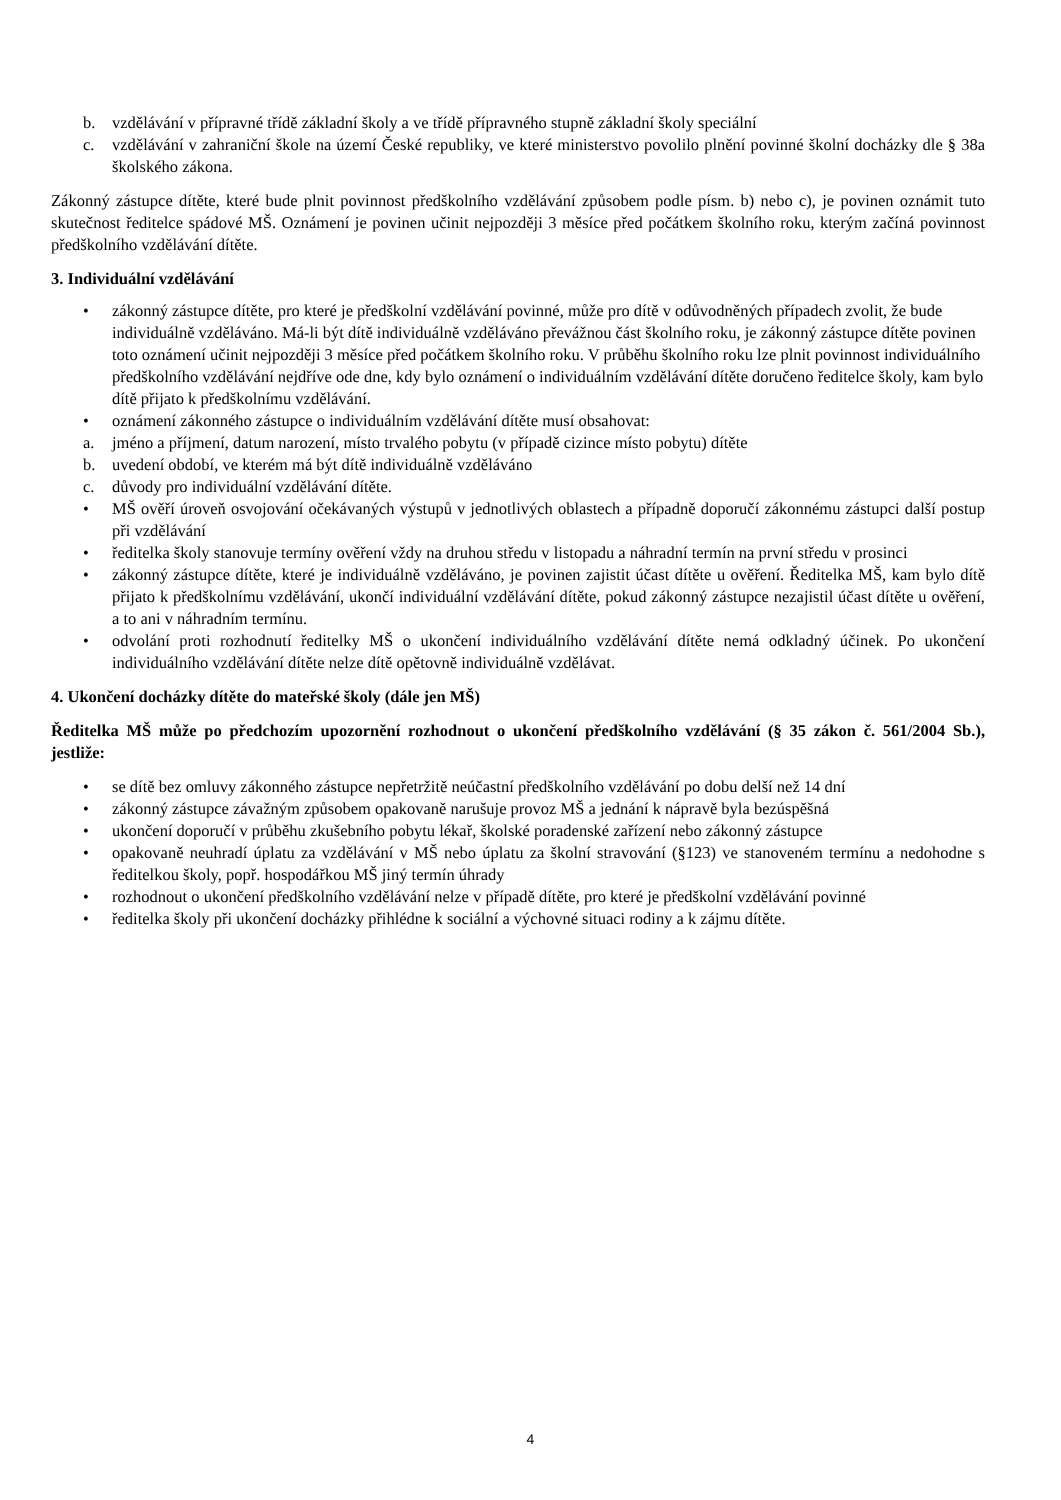b. vzdělávání v přípravné třídě základní školy a ve třídě přípravného stupně základní školy speciální
c. vzdělávání v zahraniční škole na území České republiky, ve které ministerstvo povolilo plnění povinné školní docházky dle § 38a školského zákona.
Zákonný zástupce dítěte, které bude plnit povinnost předškolního vzdělávání způsobem podle písm. b) nebo c), je povinen oznámit tuto skutečnost ředitelce spádové MŠ. Oznámení je povinen učinit nejpozději 3 měsíce před počátkem školního roku, kterým začíná povinnost předškolního vzdělávání dítěte.
3. Individuální vzdělávání
• zákonný zástupce dítěte, pro které je předškolní vzdělávání povinné, může pro dítě v odůvodněných případech zvolit, že bude individuálně vzděláváno. Má-li být dítě individuálně vzděláváno převážnou část školního roku, je zákonný zástupce dítěte povinen toto oznámení učinit nejpozději 3 měsíce před počátkem školního roku. V průběhu školního roku lze plnit povinnost individuálního předškolního vzdělávání nejdříve ode dne, kdy bylo oznámení o individuálním vzdělávání dítěte doručeno ředitelce školy, kam bylo dítě přijato k předškolnímu vzdělávání.
• oznámení zákonného zástupce o individuálním vzdělávání dítěte musí obsahovat:
a. jméno a příjmení, datum narození, místo trvalého pobytu (v případě cizince místo pobytu) dítěte
b. uvedení období, ve kterém má být dítě individuálně vzděláváno
c. důvody pro individuální vzdělávání dítěte.
• MŠ ověří úroveň osvojování očekávaných výstupů v jednotlivých oblastech a případně doporučí zákonnému zástupci další postup při vzdělávání
• ředitelka školy stanovuje termíny ověření vždy na druhou středu v listopadu a náhradní termín na první středu v prosinci
• zákonný zástupce dítěte, které je individuálně vzděláváno, je povinen zajistit účast dítěte u ověření. Ředitelka MŠ, kam bylo dítě přijato k předškolnímu vzdělávání, ukončí individuální vzdělávání dítěte, pokud zákonný zástupce nezajistil účast dítěte u ověření, a to ani v náhradním termínu.
• odvolání proti rozhodnutí ředitelky MŠ o ukončení individuálního vzdělávání dítěte nemá odkladný účinek. Po ukončení individuálního vzdělávání dítěte nelze dítě opětovně individuálně vzdělávat.
4. Ukončení docházky dítěte do mateřské školy (dále jen MŠ)
Ředitelka MŠ může po předchozím upozornění rozhodnout o ukončení předškolního vzdělávání (§ 35 zákon č. 561/2004 Sb.), jestliže:
• se dítě bez omluvy zákonného zástupce nepřetržitě neúčastní předškolního vzdělávání po dobu delší než 14 dní
• zákonný zástupce závažným způsobem opakovaně narušuje provoz MŠ a jednání k nápravě byla bezúspěšná
• ukončení doporučí v průběhu zkušebního pobytu lékař, školské poradenské zařízení nebo zákonný zástupce
• opakovaně neuhradí úplatu za vzdělávání v MŠ nebo úplatu za školní stravování (§123) ve stanoveném termínu a nedohodne s ředitelkou školy, popř. hospodářkou MŠ jiný termín úhrady
• rozhodnout o ukončení předškolního vzdělávání nelze v případě dítěte, pro které je předškolní vzdělávání povinné
• ředitelka školy při ukončení docházky přihlédne k sociální a výchovné situaci rodiny a k zájmu dítěte.
4